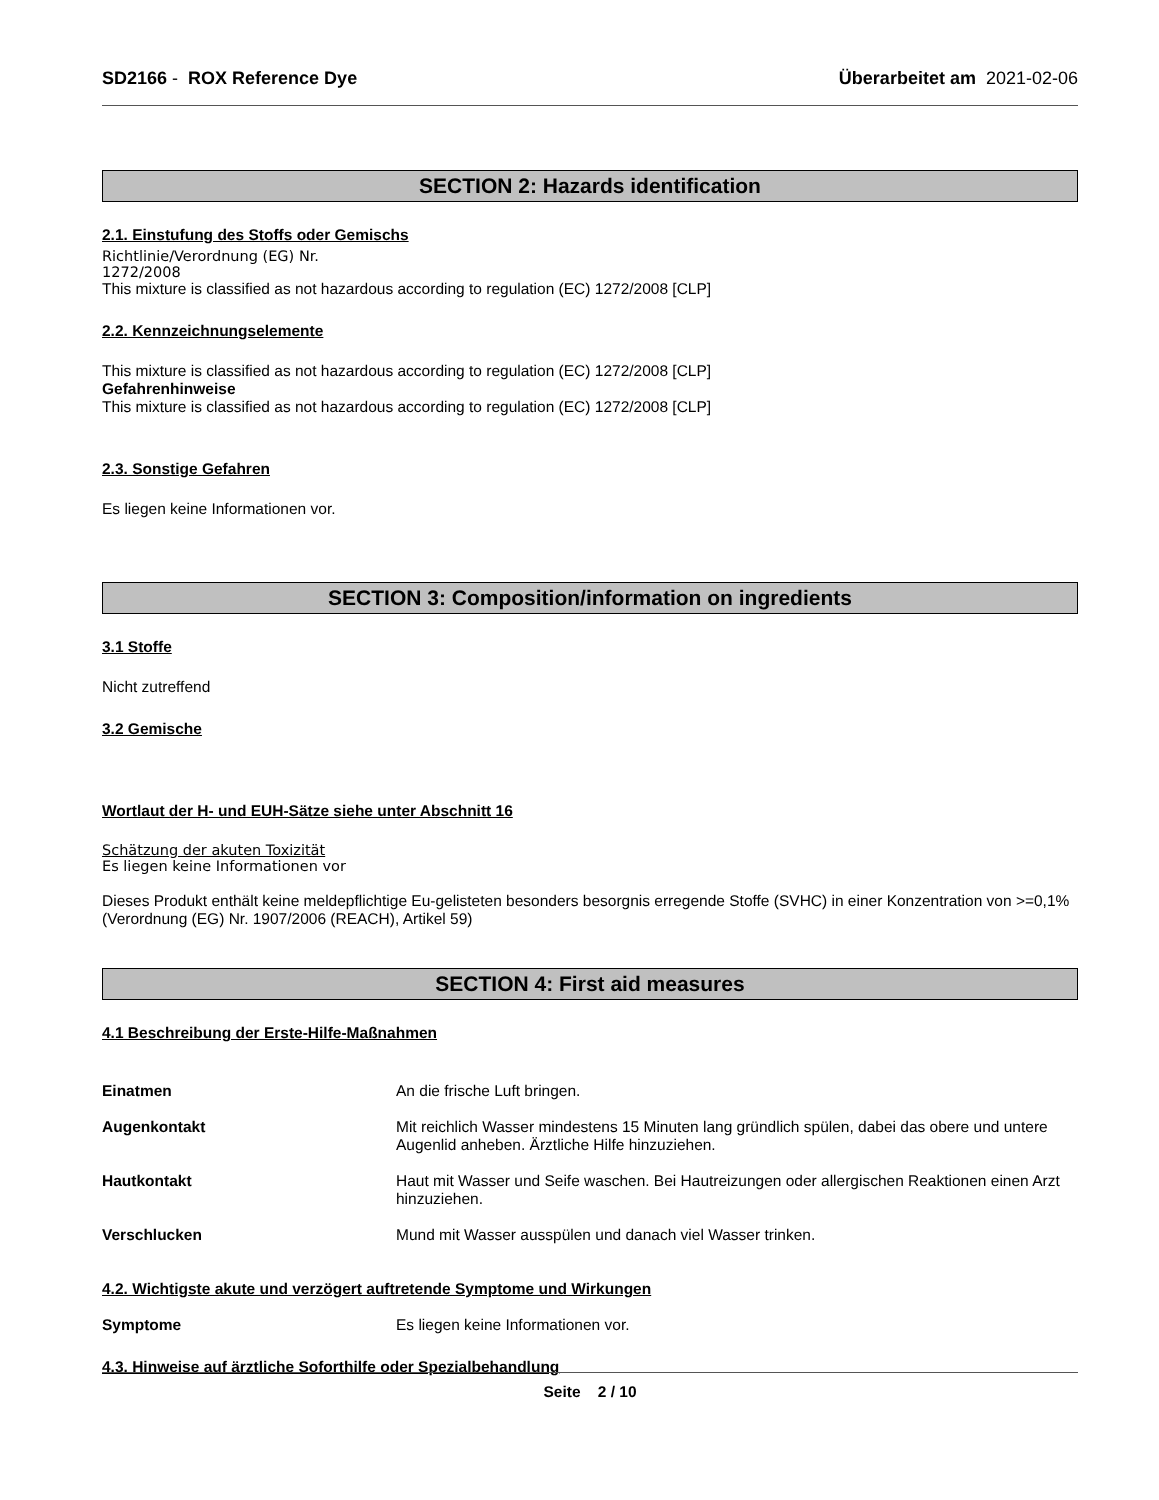SD2166 - ROX Reference Dye Überarbeitet am 2021-02-06
SECTION 2: Hazards identification
2.1. Einstufung des Stoffs oder Gemischs
Richtlinie/Verordnung (EG) Nr.
1272/2008
This mixture is classified as not hazardous according to regulation (EC) 1272/2008 [CLP]
2.2. Kennzeichnungselemente
This mixture is classified as not hazardous according to regulation (EC) 1272/2008 [CLP]
Gefahrenhinweise
This mixture is classified as not hazardous according to regulation (EC) 1272/2008 [CLP]
2.3. Sonstige Gefahren
Es liegen keine Informationen vor.
SECTION 3: Composition/information on ingredients
3.1 Stoffe
Nicht zutreffend
3.2 Gemische
Wortlaut der H- und EUH-Sätze siehe unter Abschnitt 16
Schätzung der akuten Toxizität
Es liegen keine Informationen vor
Dieses Produkt enthält keine meldepflichtige Eu-gelisteten besonders besorgnis erregende Stoffe (SVHC) in einer Konzentration von >=0,1% (Verordnung (EG) Nr. 1907/2006 (REACH), Artikel 59)
SECTION 4: First aid measures
4.1 Beschreibung der Erste-Hilfe-Maßnahmen
Einatmen An die frische Luft bringen.
Augenkontakt Mit reichlich Wasser mindestens 15 Minuten lang gründlich spülen, dabei das obere und untere Augenlid anheben. Ärztliche Hilfe hinzuziehen.
Hautkontakt Haut mit Wasser und Seife waschen. Bei Hautreizungen oder allergischen Reaktionen einen Arzt hinzuziehen.
Verschlucken Mund mit Wasser ausspülen und danach viel Wasser trinken.
4.2. Wichtigste akute und verzögert auftretende Symptome und Wirkungen
Symptome Es liegen keine Informationen vor.
4.3. Hinweise auf ärztliche Soforthilfe oder Spezialbehandlung
Seite 2 / 10